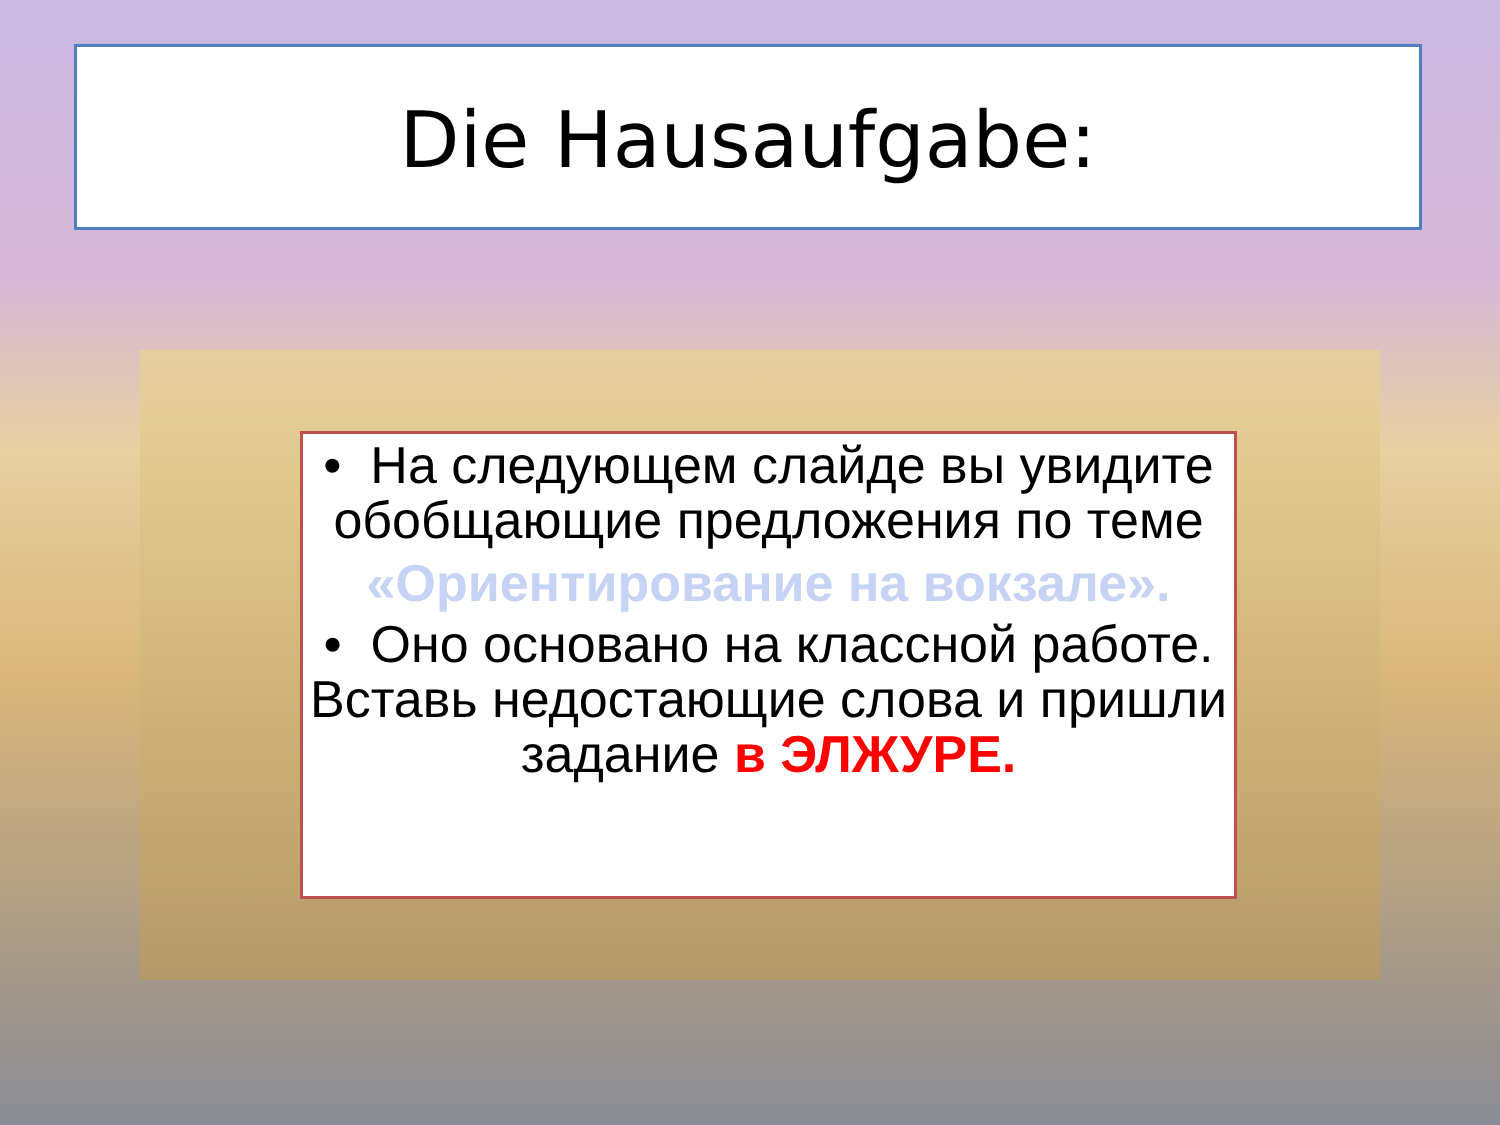Die Hausaufgabe:
• На следующем слайде вы увидите обобщающие предложения по теме
«Ориентирование на вокзале».
• Оно основано на классной работе. Вставь недостающие слова и пришли задание в ЭЛЖУРЕ.